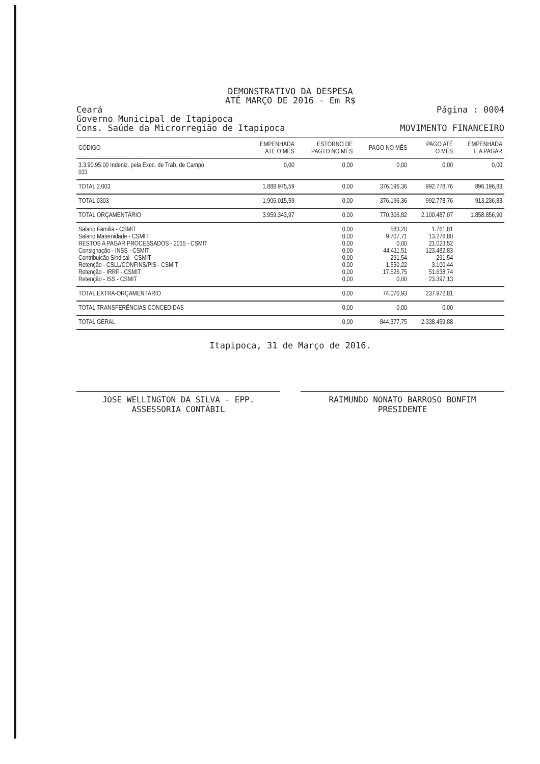DEMONSTRATIVO DA DESPESA
ATÉ MARÇO DE 2016 - Em R$
Ceará
Governo Municipal de Itapipoca
Cons. Saúde da Microrregião de Itapipoca
Página : 0004
MOVIMENTO FINANCEIRO
| CÓDIGO | EMPENHADA ATÉ O MÊS | ESTORNO DE PAGTO NO MÊS | PAGO NO MÊS | PAGO ATÉ O MÊS | EMPENHADA E A PAGAR |
| --- | --- | --- | --- | --- | --- |
| 3.3.90.95.00 Indeniz. pela Exec. de Trab. de Campo 033 | 0,00 | 0,00 | 0,00 | 0,00 | 0,00 |
| TOTAL 2.003 | 1.888.975,59 | 0,00 | 376.196,36 | 992.778,76 | 896.196,83 |
| TOTAL 0303 | 1.906.015,59 | 0,00 | 376.196,36 | 992.778,76 | 913.236,83 |
| TOTAL ORÇAMENTÁRIO | 3.959.343,97 | 0,00 | 770.306,82 | 2.100.487,07 | 1.858.856,90 |
| Salario Familia - CSMIT Salario Maternidade - CSMIT RESTOS A PAGAR PROCESSADOS - 2015 - CSMIT Consignação - INSS - CSMIT Contribuição Sindical - CSMIT Retenção - CSLL/CONFINS/PIS - CSMIT Retenção - IRRF - CSMIT Retenção - ISS - CSMIT | | 0,00 0,00 0,00 0,00 0,00 0,00 0,00 0,00 | 583,20 9.707,71 0,00 44.411,51 291,54 1.550,22 17.526,75 0,00 | 1.761,81 13.276,80 21.023,52 123.482,83 291,54 3.100,44 51.638,74 23.397,13 | |
| TOTAL EXTRA-ORÇAMENTÁRIO | | 0,00 | 74.070,93 | 237.972,81 | |
| TOTAL TRANSFERÊNCIAS CONCEDIDAS | | 0,00 | 0,00 | 0,00 | |
| TOTAL GERAL | | 0,00 | 844.377,75 | 2.338.459,88 | |
Itapipoca, 31 de Março de 2016.
JOSE WELLINGTON DA SILVA - EPP.
ASSESSORIA CONTÁBIL
RAIMUNDO NONATO BARROSO BONFIM
PRESIDENTE